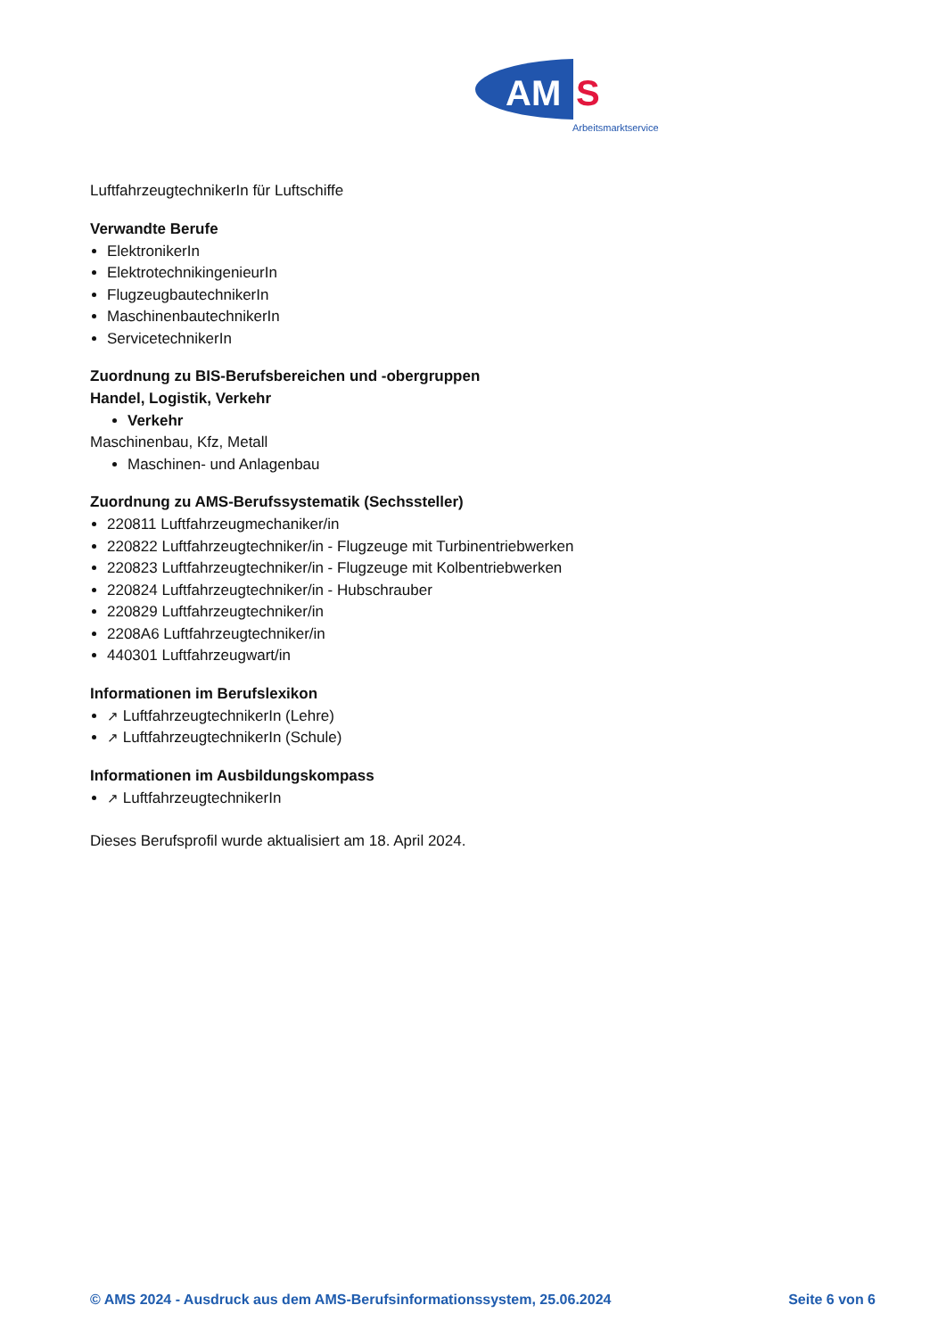AM
S
Arbeitsmarktservice
LuftfahrzeugtechnikerIn für Luftschiffe
Verwandte Berufe
ElektronikerIn
ElektrotechnikingenieurIn
FlugzeugbautechnikerIn
MaschinenbautechnikerIn
ServicetechnikerIn
Zuordnung zu BIS-Berufsbereichen und -obergruppen
Handel, Logistik, Verkehr
Verkehr
Maschinenbau, Kfz, Metall
Maschinen- und Anlagenbau
Zuordnung zu AMS-Berufssystematik (Sechssteller)
220811 Luftfahrzeugmechaniker/in
220822 Luftfahrzeugtechniker/in - Flugzeuge mit Turbinentriebwerken
220823 Luftfahrzeugtechniker/in - Flugzeuge mit Kolbentriebwerken
220824 Luftfahrzeugtechniker/in - Hubschrauber
220829 Luftfahrzeugtechniker/in
2208A6 Luftfahrzeugtechniker/in
440301 Luftfahrzeugwart/in
Informationen im Berufslexikon
↗ LuftfahrzeugtechnikerIn (Lehre)
↗ LuftfahrzeugtechnikerIn (Schule)
Informationen im Ausbildungskompass
↗ LuftfahrzeugtechnikerIn
Dieses Berufsprofil wurde aktualisiert am 18. April 2024.
© AMS 2024 - Ausdruck aus dem AMS-Berufsinformationssystem, 25.06.2024 Seite 6 von 6